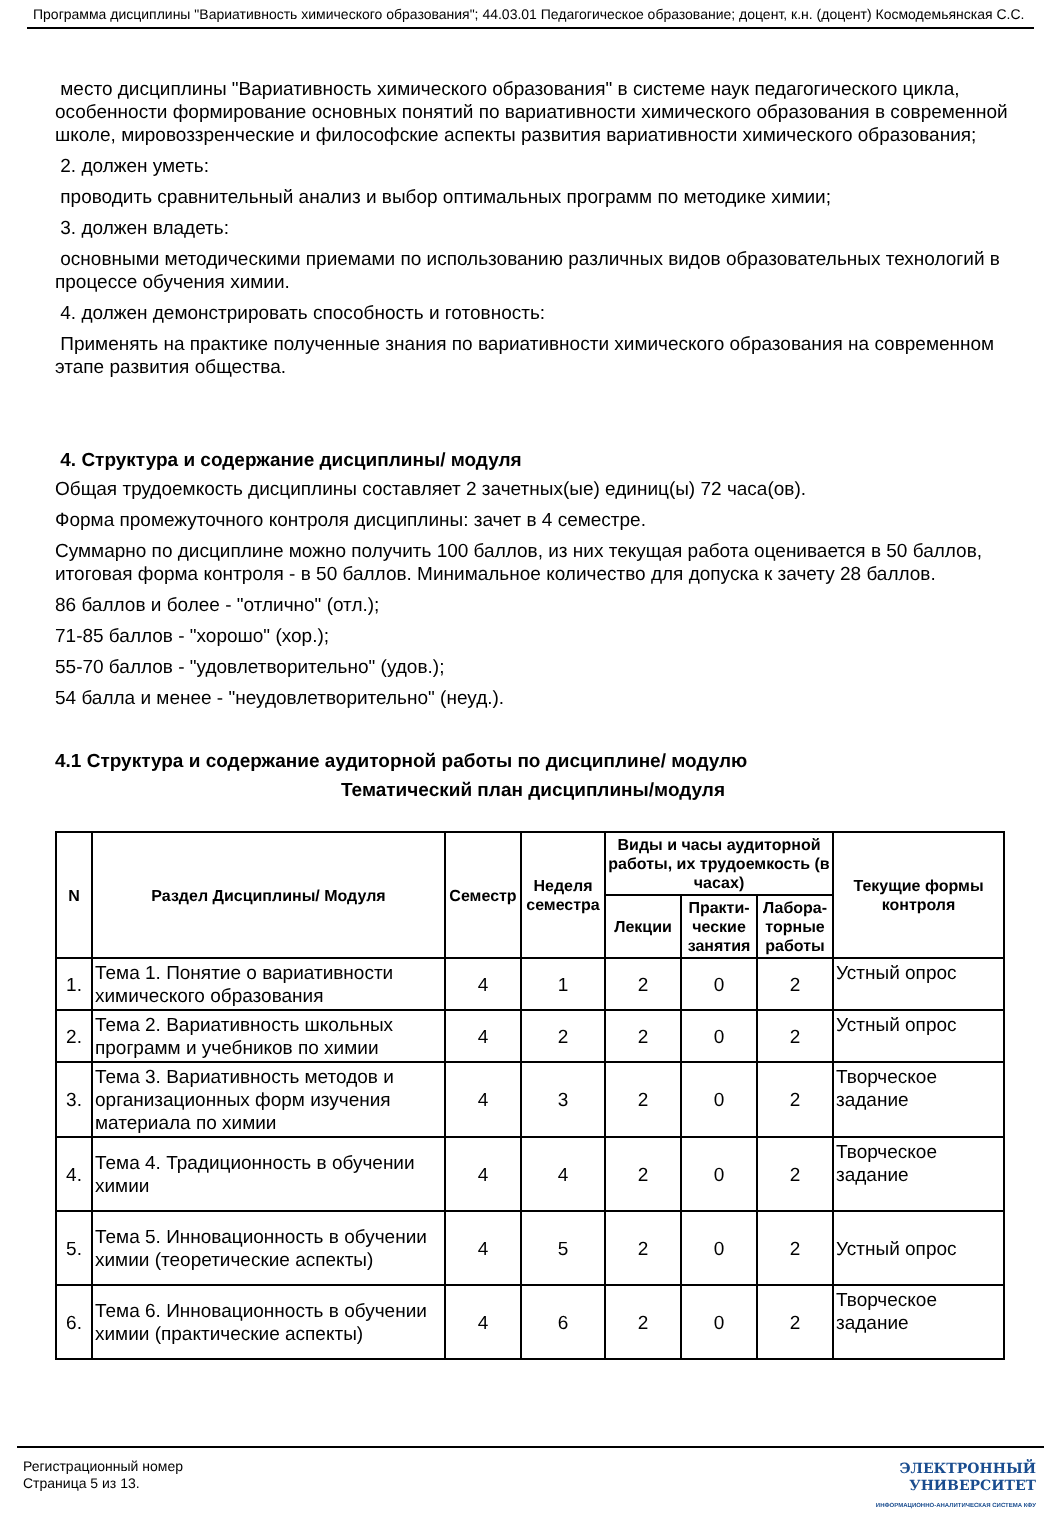Программа дисциплины "Вариативность химического образования"; 44.03.01 Педагогическое образование; доцент, к.н. (доцент) Космодемьянская С.С.
место дисциплины "Вариативность химического образования" в системе наук педагогического цикла, особенности формирование основных понятий по вариативности химического образования в современной школе, мировоззренческие и философские аспекты развития вариативности химического образования;
2. должен уметь:
проводить сравнительный анализ и выбор оптимальных программ по методике химии;
3. должен владеть:
основными методическими приемами по использованию различных видов образовательных технологий в процессе обучения химии.
4. должен демонстрировать способность и готовность:
Применять на практике полученные знания по вариативности химического образования на современном этапе развития общества.
4. Структура и содержание дисциплины/ модуля
Общая трудоемкость дисциплины составляет 2 зачетных(ые) единиц(ы) 72 часа(ов).
Форма промежуточного контроля дисциплины: зачет в 4 семестре.
Суммарно по дисциплине можно получить 100 баллов, из них текущая работа оценивается в 50 баллов, итоговая форма контроля - в 50 баллов. Минимальное количество для допуска к зачету 28 баллов.
86 баллов и более - "отлично" (отл.);
71-85 баллов - "хорошо" (хор.);
55-70 баллов - "удовлетворительно" (удов.);
54 балла и менее - "неудовлетворительно" (неуд.).
4.1 Структура и содержание аудиторной работы по дисциплине/ модулю
Тематический план дисциплины/модуля
| N | Раздел Дисциплины/ Модуля | Семестр | Неделя семестра | Виды и часы аудиторной работы, их трудоемкость (в часах) | | | Текущие формы контроля |
| --- | --- | --- | --- | --- | --- | --- | --- |
| | | | | Лекции | Практи-ческие занятия | Лабора-торные работы | |
| 1. | Тема 1. Понятие о вариативности химического образования | 4 | 1 | 2 | 0 | 2 | Устный опрос |
| 2. | Тема 2. Вариативность школьных программ и учебников по химии | 4 | 2 | 2 | 0 | 2 | Устный опрос |
| 3. | Тема 3. Вариативность методов и организационных форм изучения материала по химии | 4 | 3 | 2 | 0 | 2 | Творческое задание |
| 4. | Тема 4. Традиционность в обучении химии | 4 | 4 | 2 | 0 | 2 | Творческое задание |
| 5. | Тема 5. Инновационность в обучении химии (теоретические аспекты) | 4 | 5 | 2 | 0 | 2 | Устный опрос |
| 6. | Тема 6. Инновационность в обучении химии (практические аспекты) | 4 | 6 | 2 | 0 | 2 | Творческое задание |
Регистрационный номер
Страница 5 из 13.
ЭЛЕКТРОННЫЙ
УНИВЕРСИТЕТ
ИНФОРМАЦИОННО-АНАЛИТИЧЕСКАЯ СИСТЕМА КФУ